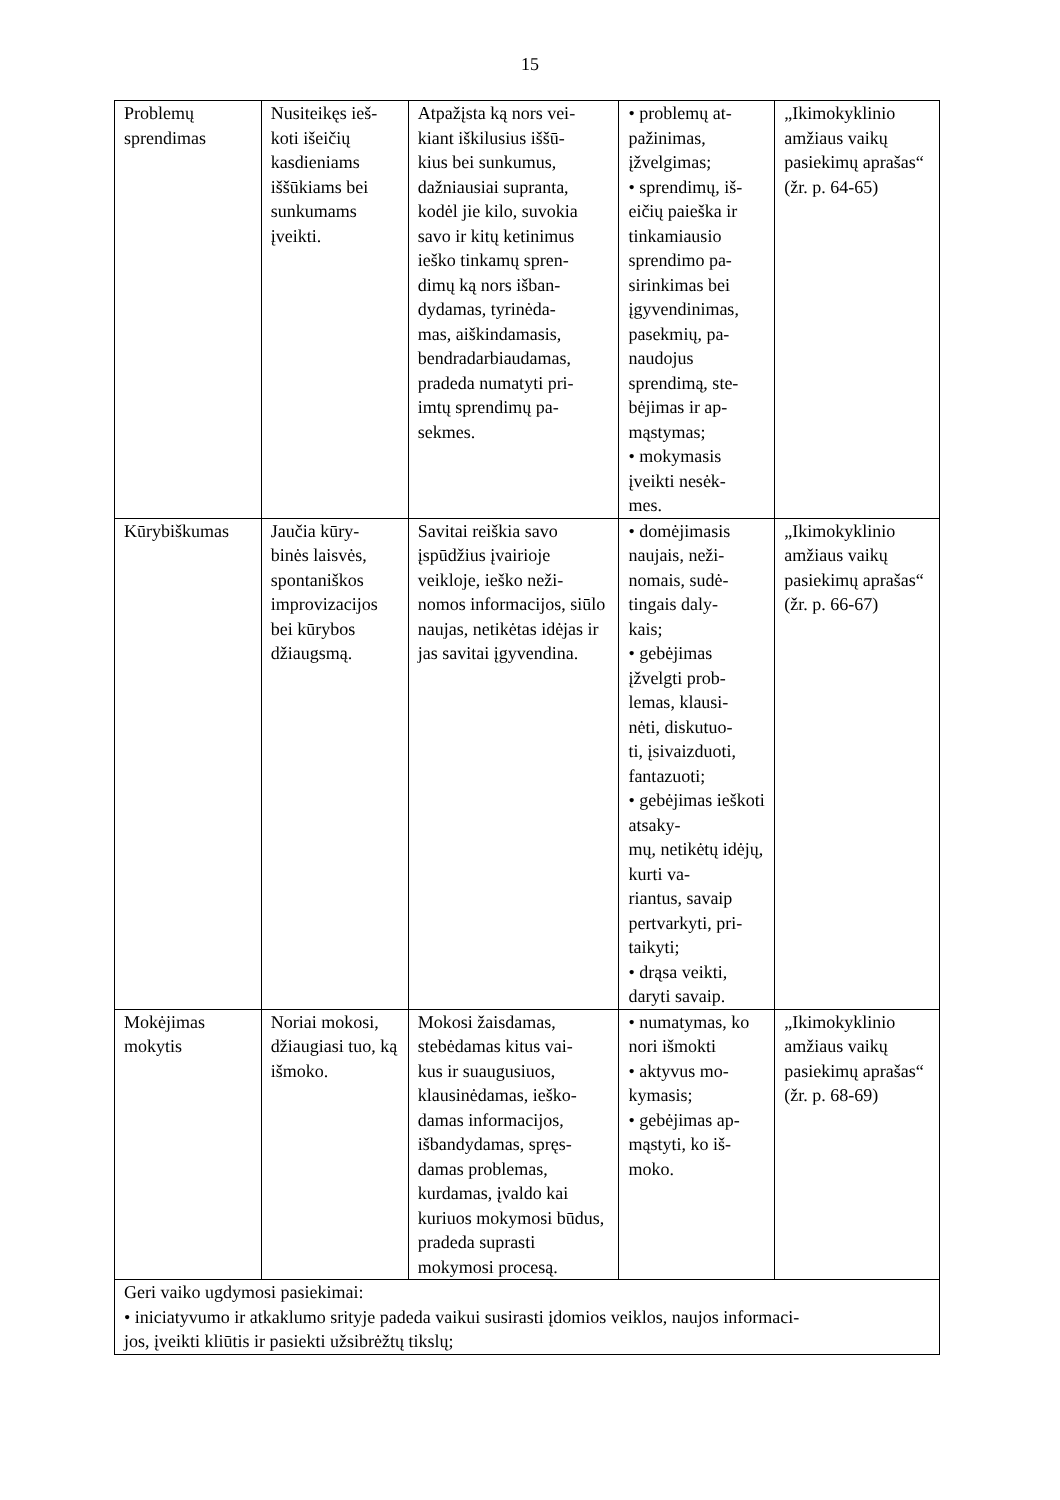15
| Problemų sprendimas | Nusiteikęs ieš- koti išeičių kasdieniams iššūkiams bei sunkumams įveikti. | Atpažįsta ką nors vei- kiant iškilusius iššū- kius bei sunkumus, dažniausiai supranta, kodėl jie kilo, suvokia savo ir kitų ketinimus ieško tinkamų spren- dimų ką nors išban- dydamas, tyrinėda- mas, aiškindamasis, bendradarbiaudamas, pradeda numatyti pri- imtų sprendimų pa- sekmes. | • problemų at- pažinimas, įžvelgimas; • sprendimų, iš- eičių paieška ir tinkamiausio sprendimo pa- sirinkimas bei įgyvendinimas, pasekmių, pa- naudojus sprendimą, ste- bėjimas ir ap- mąstymas; • mokymasis įveikti nesėk- mes. | „Ikimokyklinio amžiaus vaikų pasiekimų aprašas“ (žr. p. 64-65) |
| Kūrybiškumas | Jaučia kūry- binės laisvės, spontaniškos improvizacijos bei kūrybos džiaugsmą. | Savitai reiškia savo įspūdžius įvairioje veikloje, ieško neži- nomos informacijos, siūlo naujas, netikėtas idėjas ir jas savitai įgyvendina. | • domėjimasis naujais, neži- nomais, sudė- tingais daly- kais; • gebėjimas įžvelgti prob- lemas, klausi- nėti, diskutuo- ti, įsivaizduoti, fantazuoti; • gebėjimas ieškoti atsaky- mų, netikėtų idėjų, kurti va- riantus, savaip pertvarkyti, pri- taikyti; • drąsa veikti, daryti savaip. | „Ikimokyklinio amžiaus vaikų pasiekimų aprašas“ (žr. p. 66-67) |
| Mokėjimas mokytis | Noriai mokosi, džiaugiasi tuo, ką išmoko. | Mokosi žaisdamas, stebėdamas kitus vai- kus ir suaugusiuos, klausinėdamas, ieško- damas informacijos, išbandydamas, spręs- damas problemas, kurdamas, įvaldo kai kuriuos mokymosi būdus, pradeda suprasti mokymosi procesą. | • numatymas, ko nori išmokti • aktyvus mo- kymasis; • gebėjimas ap- mąstyti, ko iš- moko. | „Ikimokyklinio amžiaus vaikų pasiekimų aprašas“ (žr. p. 68-69) |
| Geri vaiko ugdymosi pasiekimai: • iniciatyvumo ir atkaklumo srityje padeda vaikui susirasti įdomios veiklos, naujos informaci- jos, įveikti kliūtis ir pasiekti užsibrėžtų tikslų; | | | | |